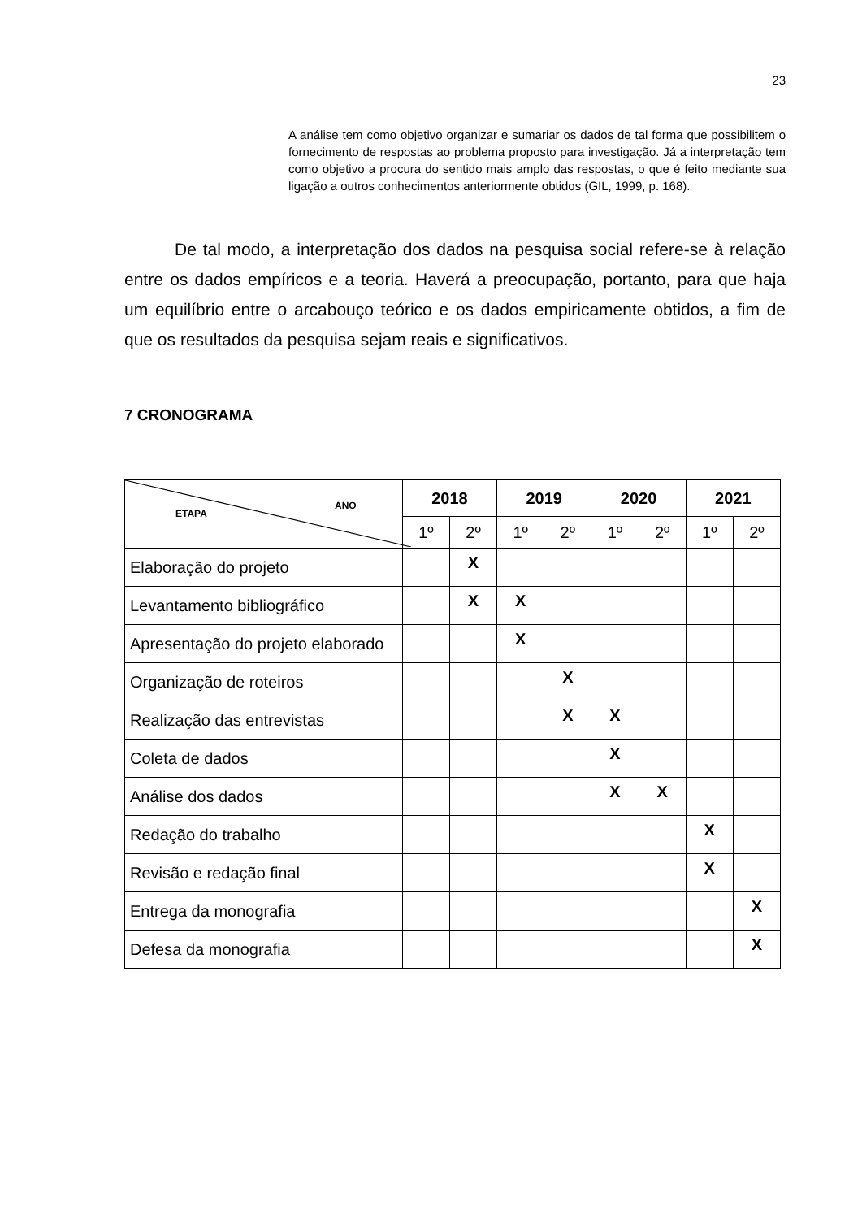23
A análise tem como objetivo organizar e sumariar os dados de tal forma que possibilitem o fornecimento de respostas ao problema proposto para investigação. Já a interpretação tem como objetivo a procura do sentido mais amplo das respostas, o que é feito mediante sua ligação a outros conhecimentos anteriormente obtidos (GIL, 1999, p. 168).
De tal modo, a interpretação dos dados na pesquisa social refere-se à relação entre os dados empíricos e a teoria. Haverá a preocupação, portanto, para que haja um equilíbrio entre o arcabouço teórico e os dados empiricamente obtidos, a fim de que os resultados da pesquisa sejam reais e significativos.
7 CRONOGRAMA
| ETAPA ANO | 2018 | | 2019 | | 2020 | | 2021 | |
| --- | --- | --- | --- | --- | --- | --- | --- | --- |
| | 1º | 2º | 1º | 2º | 1º | 2º | 1º | 2º |
| Elaboração do projeto | | X | | | | | | |
| Levantamento bibliográfico | | X | X | | | | | |
| Apresentação do projeto elaborado | | | X | | | | | |
| Organização de roteiros | | | | X | | | | |
| Realização das entrevistas | | | | X | X | | | |
| Coleta de dados | | | | | X | | | |
| Análise dos dados | | | | | X | X | | |
| Redação do trabalho | | | | | | | X | |
| Revisão e redação final | | | | | | | X | |
| Entrega da monografia | | | | | | | | X |
| Defesa da monografia | | | | | | | | X |